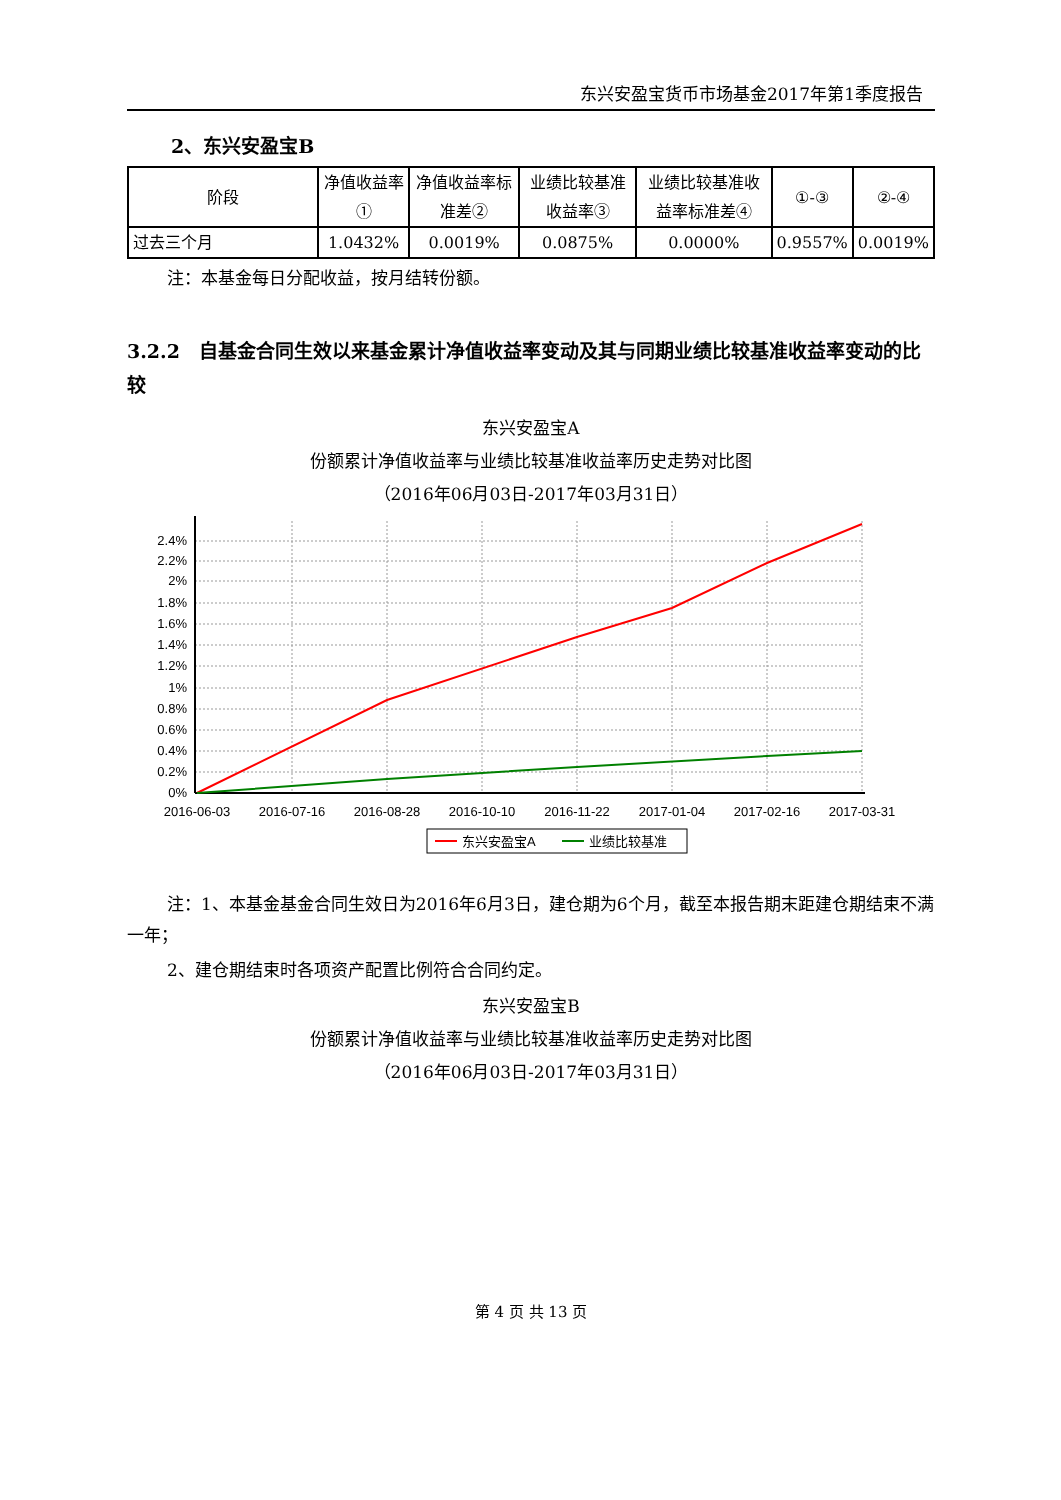东兴安盈宝货币市场基金2017年第1季度报告
2、东兴安盈宝B
| 阶段 | 净值收益率① | 净值收益率标准差② | 业绩比较基准收益率③ | 业绩比较基准收益率标准差④ | ①-③ | ②-④ |
| --- | --- | --- | --- | --- | --- | --- |
| 过去三个月 | 1.0432% | 0.0019% | 0.0875% | 0.0000% | 0.9557% | 0.0019% |
注：本基金每日分配收益，按月结转份额。
3.2.2　自基金合同生效以来基金累计净值收益率变动及其与同期业绩比较基准收益率变动的比较
东兴安盈宝A
份额累计净值收益率与业绩比较基准收益率历史走势对比图
（2016年06月03日-2017年03月31日）
2.4%
2.2%
2%
1.8%
1.6%
1.4%
1.2%
1%
0.8%
0.6%
0.4%
0.2%
0%
2016-06-03
2016-07-16
2016-08-28
2016-10-10
2016-11-22
2017-01-04
2017-02-16
2017-03-31
东兴安盈宝A
业绩比较基准
注：1、本基金基金合同生效日为2016年6月3日，建仓期为6个月，截至本报告期末距建仓期结束不满一年；
2、建仓期结束时各项资产配置比例符合合同约定。
东兴安盈宝B
份额累计净值收益率与业绩比较基准收益率历史走势对比图
（2016年06月03日-2017年03月31日）
第 4 页 共 13 页